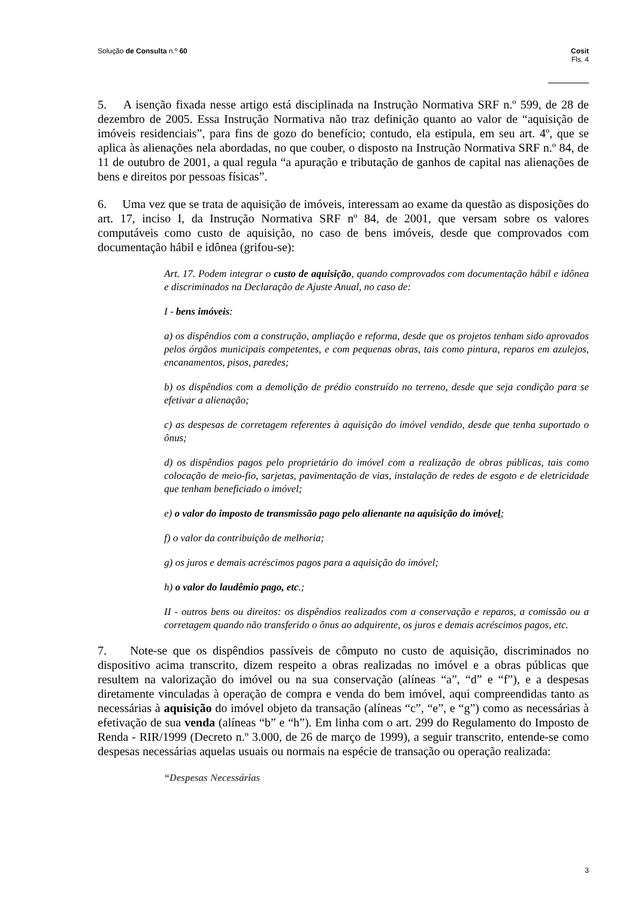Solução de Consulta n.º 60 Cosit
Fls. 4
5. A isenção fixada nesse artigo está disciplinada na Instrução Normativa SRF n.º 599, de 28 de dezembro de 2005. Essa Instrução Normativa não traz definição quanto ao valor de “aquisição de imóveis residenciais”, para fins de gozo do benefício; contudo, ela estipula, em seu art. 4º, que se aplica às alienações nela abordadas, no que couber, o disposto na Instrução Normativa SRF n.º 84, de 11 de outubro de 2001, a qual regula “a apuração e tributação de ganhos de capital nas alienações de bens e direitos por pessoas físicas”.
6. Uma vez que se trata de aquisição de imóveis, interessam ao exame da questão as disposições do art. 17, inciso I, da Instrução Normativa SRF nº 84, de 2001, que versam sobre os valores computáveis como custo de aquisição, no caso de bens imóveis, desde que comprovados com documentação hábil e idônea (grifou-se):
Art. 17. Podem integrar o custo de aquisição, quando comprovados com documentação hábil e idônea e discriminados na Declaração de Ajuste Anual, no caso de:
I - bens imóveis:
a) os dispêndios com a construção, ampliação e reforma, desde que os projetos tenham sido aprovados pelos órgãos municipais competentes, e com pequenas obras, tais como pintura, reparos em azulejos, encanamentos, pisos, paredes;
b) os dispêndios com a demolição de prédio construído no terreno, desde que seja condição para se efetivar a alienação;
c) as despesas de corretagem referentes à aquisição do imóvel vendido, desde que tenha suportado o ônus;
d) os dispêndios pagos pelo proprietário do imóvel com a realização de obras públicas, tais como colocação de meio-fio, sarjetas, pavimentação de vias, instalação de redes de esgoto e de eletricidade que tenham beneficiado o imóvel;
e) o valor do imposto de transmissão pago pelo alienante na aquisição do imóvel;
f) o valor da contribuição de melhoria;
g) os juros e demais acréscimos pagos para a aquisição do imóvel;
h) o valor do laudêmio pago, etc.;
II - outros bens ou direitos: os dispêndios realizados com a conservação e reparos, a comissão ou a corretagem quando não transferido o ônus ao adquirente, os juros e demais acréscimos pagos, etc.
7. Note-se que os dispêndios passíveis de cômputo no custo de aquisição, discriminados no dispositivo acima transcrito, dizem respeito a obras realizadas no imóvel e a obras públicas que resultem na valorização do imóvel ou na sua conservação (alíneas “a”, “d” e “f”), e a despesas diretamente vinculadas à operação de compra e venda do bem imóvel, aqui compreendidas tanto as necessárias à aquisição do imóvel objeto da transação (alíneas “c”, “e”, e “g”) como as necessárias à efetivação de sua venda (alíneas “b” e “h”). Em linha com o art. 299 do Regulamento do Imposto de Renda - RIR/1999 (Decreto n.º 3.000, de 26 de março de 1999), a seguir transcrito, entende-se como despesas necessárias aquelas usuais ou normais na espécie de transação ou operação realizada:
“Despesas Necessárias
3